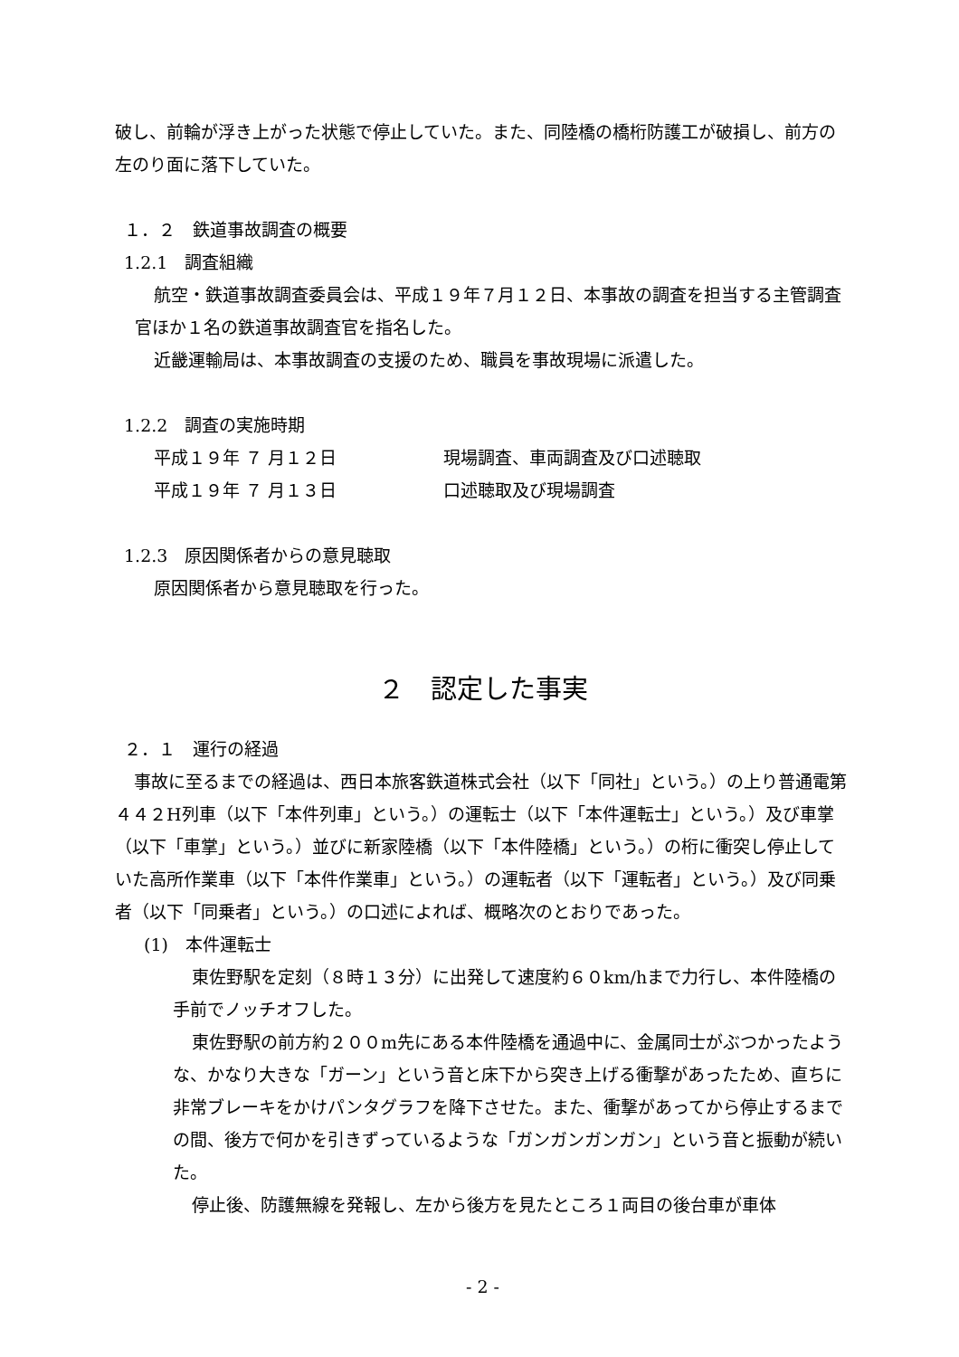破し、前輪が浮き上がった状態で停止していた。また、同陸橋の橋桁防護工が破損し、前方の左のり面に落下していた。
１．２　鉄道事故調査の概要
1.2.1　調査組織
航空・鉄道事故調査委員会は、平成１９年７月１２日、本事故の調査を担当する主管調査官ほか１名の鉄道事故調査官を指名した。
近畿運輸局は、本事故調査の支援のため、職員を事故現場に派遣した。
1.2.2　調査の実施時期
平成１９年 ７ 月１２日 現場調査、車両調査及び口述聴取
平成１９年 ７ 月１３日 口述聴取及び現場調査
1.2.3　原因関係者からの意見聴取
原因関係者から意見聴取を行った。
２　認定した事実
２．１　運行の経過
事故に至るまでの経過は、西日本旅客鉄道株式会社（以下「同社」という。）の上り普通電第４４２H列車（以下「本件列車」という。）の運転士（以下「本件運転士」という。）及び車掌（以下「車掌」という。）並びに新家陸橋（以下「本件陸橋」という。）の桁に衝突し停止していた高所作業車（以下「本件作業車」という。）の運転者（以下「運転者」という。）及び同乗者（以下「同乗者」という。）の口述によれば、概略次のとおりであった。
(1)　本件運転士
東佐野駅を定刻（８時１３分）に出発して速度約６０km/hまで力行し、本件陸橋の手前でノッチオフした。
東佐野駅の前方約２００m先にある本件陸橋を通過中に、金属同士がぶつかったような、かなり大きな「ガーン」という音と床下から突き上げる衝撃があったため、直ちに非常ブレーキをかけパンタグラフを降下させた。また、衝撃があってから停止するまでの間、後方で何かを引きずっているような「ガンガンガンガン」という音と振動が続いた。
停止後、防護無線を発報し、左から後方を見たところ１両目の後台車が車体
- 2 -